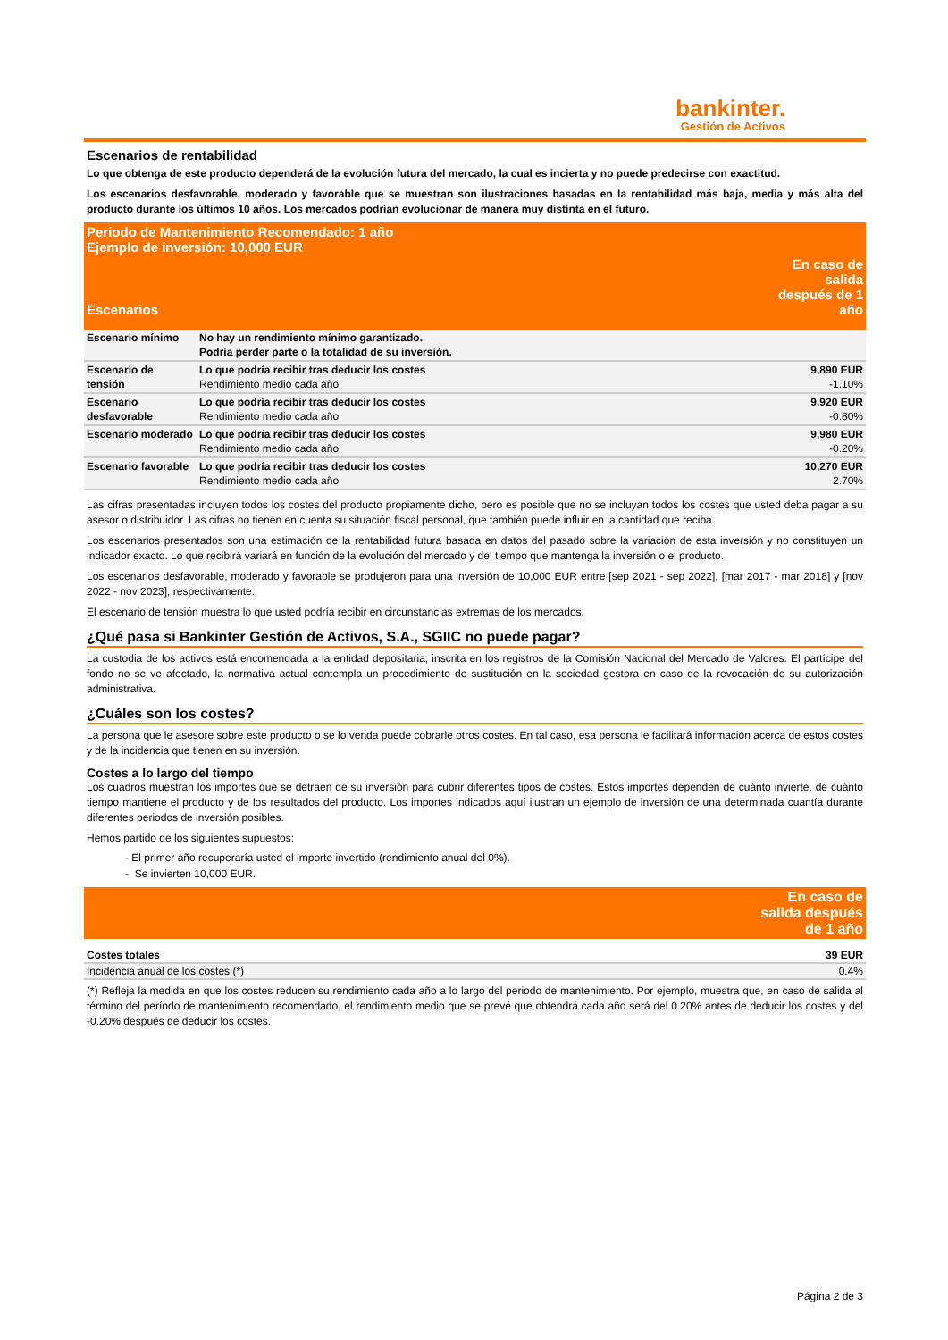bankinter.
Gestión de Activos
Escenarios de rentabilidad
Lo que obtenga de este producto dependerá de la evolución futura del mercado, la cual es incierta y no puede predecirse con exactitud.
Los escenarios desfavorable, moderado y favorable que se muestran son ilustraciones basadas en la rentabilidad más baja, media y más alta del producto durante los últimos 10 años. Los mercados podrían evolucionar de manera muy distinta en el futuro.
| Periodo de Mantenimiento Recomendado: 1 año Ejemplo de inversión: 10,000 EUR | | |
| --- | --- | --- |
| Escenarios | | En caso de salida después de 1 año |
| Escenario mínimo | No hay un rendimiento mínimo garantizado. Podría perder parte o la totalidad de su inversión. | |
| Escenario de tensión | Lo que podría recibir tras deducir los costes Rendimiento medio cada año | 9,890 EUR -1.10% |
| Escenario desfavorable | Lo que podría recibir tras deducir los costes Rendimiento medio cada año | 9,920 EUR -0.80% |
| Escenario moderado | Lo que podría recibir tras deducir los costes Rendimiento medio cada año | 9,980 EUR -0.20% |
| Escenario favorable | Lo que podría recibir tras deducir los costes Rendimiento medio cada año | 10,270 EUR 2.70% |
Las cifras presentadas incluyen todos los costes del producto propiamente dicho, pero es posible que no se incluyan todos los costes que usted deba pagar a su asesor o distribuidor. Las cifras no tienen en cuenta su situación fiscal personal, que también puede influir en la cantidad que reciba.
Los escenarios presentados son una estimación de la rentabilidad futura basada en datos del pasado sobre la variación de esta inversión y no constituyen un indicador exacto. Lo que recibirá variará en función de la evolución del mercado y del tiempo que mantenga la inversión o el producto.
Los escenarios desfavorable, moderado y favorable se produjeron para una inversión de 10,000 EUR entre [sep 2021 - sep 2022], [mar 2017 - mar 2018] y [nov 2022 - nov 2023], respectivamente.
El escenario de tensión muestra lo que usted podría recibir en circunstancias extremas de los mercados.
¿Qué pasa si Bankinter Gestión de Activos, S.A., SGIIC no puede pagar?
La custodia de los activos está encomendada a la entidad depositaria, inscrita en los registros de la Comisión Nacional del Mercado de Valores. El partícipe del fondo no se ve afectado, la normativa actual contempla un procedimiento de sustitución en la sociedad gestora en caso de la revocación de su autorización administrativa.
¿Cuáles son los costes?
La persona que le asesore sobre este producto o se lo venda puede cobrarle otros costes. En tal caso, esa persona le facilitará información acerca de estos costes y de la incidencia que tienen en su inversión.
Costes a lo largo del tiempo
Los cuadros muestran los importes que se detraen de su inversión para cubrir diferentes tipos de costes. Estos importes dependen de cuánto invierte, de cuánto tiempo mantiene el producto y de los resultados del producto. Los importes indicados aquí ilustran un ejemplo de inversión de una determinada cuantía durante diferentes periodos de inversión posibles.
Hemos partido de los siguientes supuestos:
- El primer año recuperaría usted el importe invertido (rendimiento anual del 0%).
- Se invierten 10,000 EUR.
| | En caso de salida después de 1 año |
| --- | --- |
| Costes totales | 39 EUR |
| Incidencia anual de los costes (*) | 0.4% |
(*) Refleja la medida en que los costes reducen su rendimiento cada año a lo largo del periodo de mantenimiento. Por ejemplo, muestra que, en caso de salida al término del período de mantenimiento recomendado, el rendimiento medio que se prevé que obtendrá cada año será del 0.20% antes de deducir los costes y del -0.20% después de deducir los costes.
Página 2 de 3